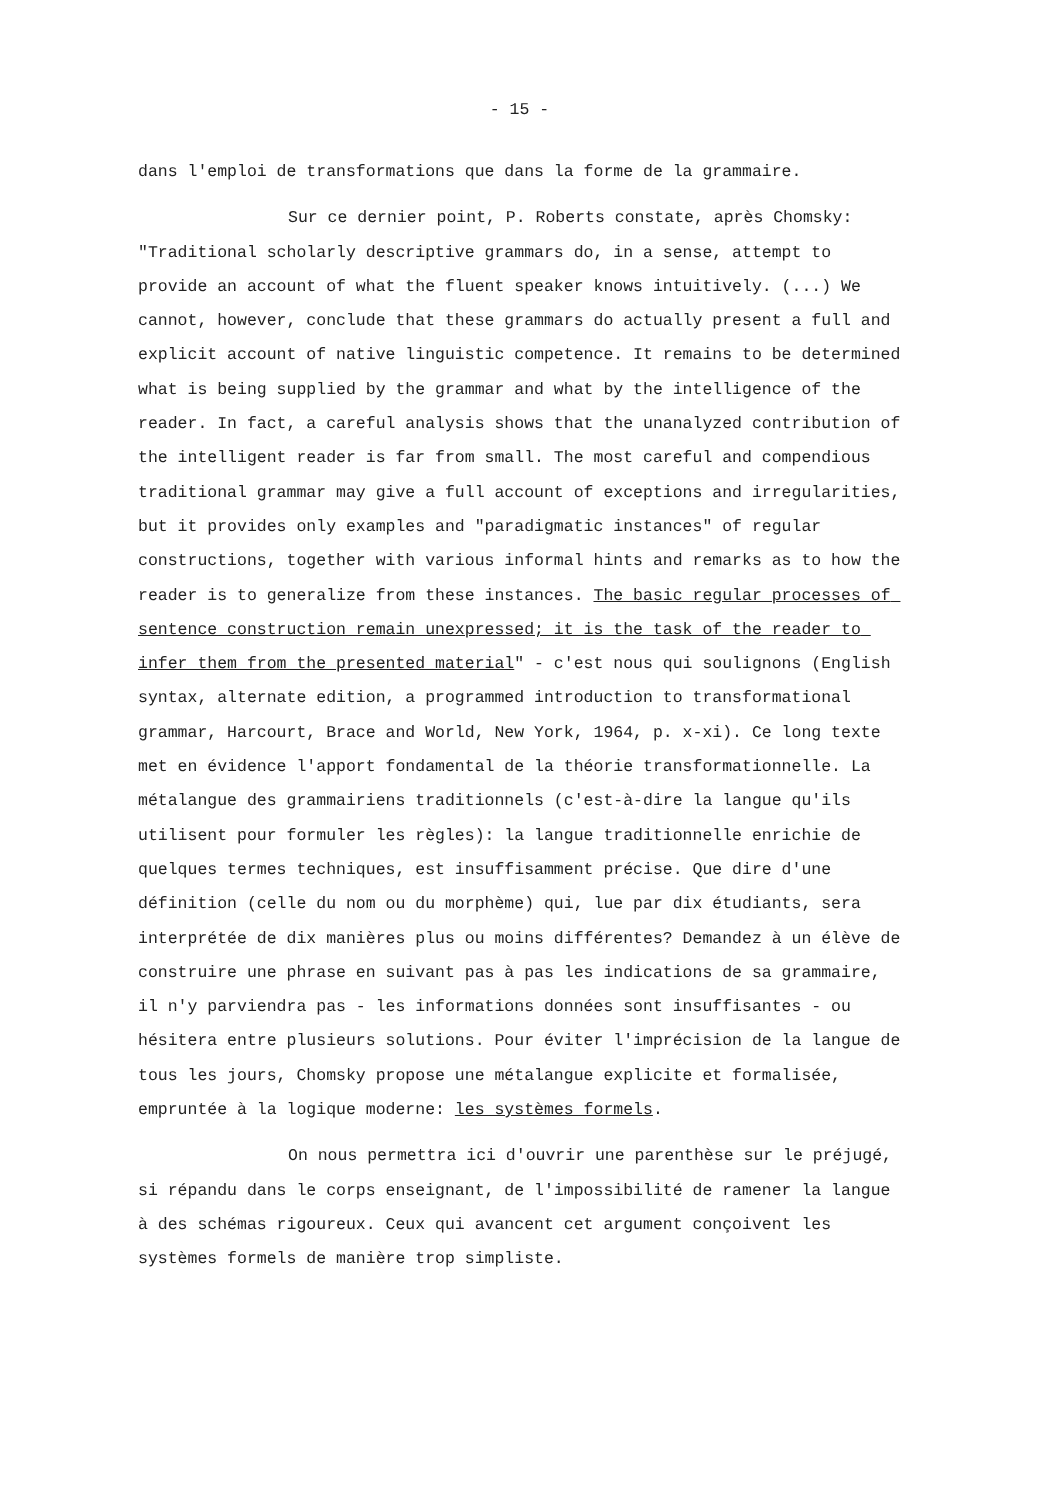- 15 -
dans l'emploi de transformations que dans la forme de la grammaire.
Sur ce dernier point, P. Roberts constate, après Chomsky: "Traditional scholarly descriptive grammars do, in a sense, attempt to provide an account of what the fluent speaker knows intuitively. (...) We cannot, however, conclude that these grammars do actually present a full and explicit account of native linguistic competence. It remains to be determined what is being supplied by the grammar and what by the intelligence of the reader. In fact, a careful analysis shows that the unanalyzed contribution of the intelligent reader is far from small. The most careful and compendious traditional grammar may give a full account of exceptions and irregularities, but it provides only examples and "paradigmatic instances" of regular constructions, together with various informal hints and remarks as to how the reader is to generalize from these instances. The basic regular processes of sentence construction remain unexpressed; it is the task of the reader to infer them from the presented material" - c'est nous qui soulignons (English syntax, alternate edition, a programmed introduction to transformational grammar, Harcourt, Brace and World, New York, 1964, p. x-xi). Ce long texte met en évidence l'apport fondamental de la théorie transformationnelle. La métalangue des grammairiens traditionnels (c'est-à-dire la langue qu'ils utilisent pour formuler les règles): la langue traditionnelle enrichie de quelques termes techniques, est insuffisamment précise. Que dire d'une définition (celle du nom ou du morphème) qui, lue par dix étudiants, sera interprétée de dix manières plus ou moins différentes? Demandez à un élève de construire une phrase en suivant pas à pas les indications de sa grammaire, il n'y parviendra pas - les informations données sont insuffisantes - ou hésitera entre plusieurs solutions. Pour éviter l'imprécision de la langue de tous les jours, Chomsky propose une métalangue explicite et formalisée, empruntée à la logique moderne: les systèmes formels.
On nous permettra ici d'ouvrir une parenthèse sur le préjugé, si répandu dans le corps enseignant, de l'impossibilité de ramener la langue à des schémas rigoureux. Ceux qui avancent cet argument conçoivent les systèmes formels de manière trop simpliste.